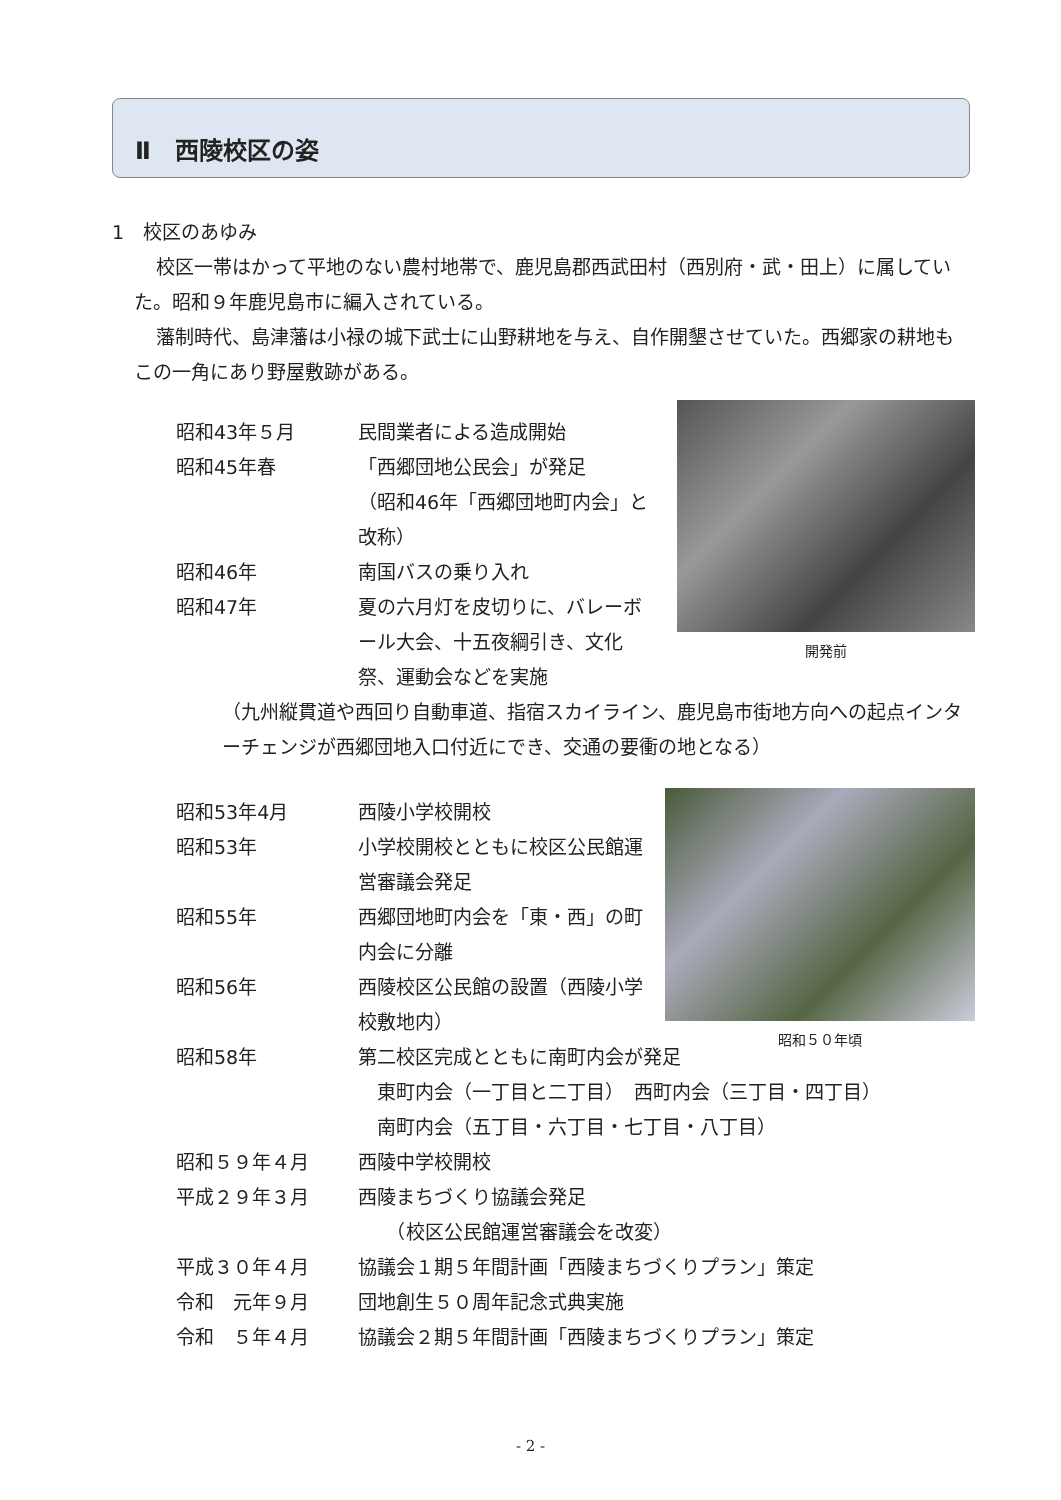Ⅱ　西陵校区の姿
1　校区のあゆみ
校区一帯はかって平地のない農村地帯で、鹿児島郡西武田村（西別府・武・田上）に属していた。昭和９年鹿児島市に編入されている。
藩制時代、島津藩は小禄の城下武士に山野耕地を与え、自作開墾させていた。西郷家の耕地もこの一角にあり野屋敷跡がある。
昭和43年５月 民間業者による造成開始
昭和45年春 「西郷団地公民会」が発足
（昭和46年「西郷団地町内会」と改称）
昭和46年 南国バスの乗り入れ
昭和47年 夏の六月灯を皮切りに、バレーボール大会、十五夜綱引き、文化祭、運動会などを実施
（九州縦貫道や西回り自動車道、指宿スカイライン、鹿児島市街地方向への起点インターチェンジが西郷団地入口付近にでき、交通の要衝の地となる）
昭和53年4月 西陵小学校開校
昭和53年 小学校開校とともに校区公民館運営審議会発足
昭和55年 西郷団地町内会を「東・西」の町内会に分離
昭和56年 西陵校区公民館の設置（西陵小学校敷地内）
昭和58年 第二校区完成とともに南町内会が発足
　東町内会（一丁目と二丁目）　西町内会（三丁目・四丁目）
　南町内会（五丁目・六丁目・七丁目・八丁目）
昭和５９年４月 西陵中学校開校
平成２９年３月 西陵まちづくり協議会発足
　　（校区公民館運営審議会を改変）
平成３０年４月 協議会１期５年間計画「西陵まちづくりプラン」策定
令和　元年９月 団地創生５０周年記念式典実施
令和　５年４月 協議会２期５年間計画「西陵まちづくりプラン」策定
開発前
昭和５０年頃
- 2 -